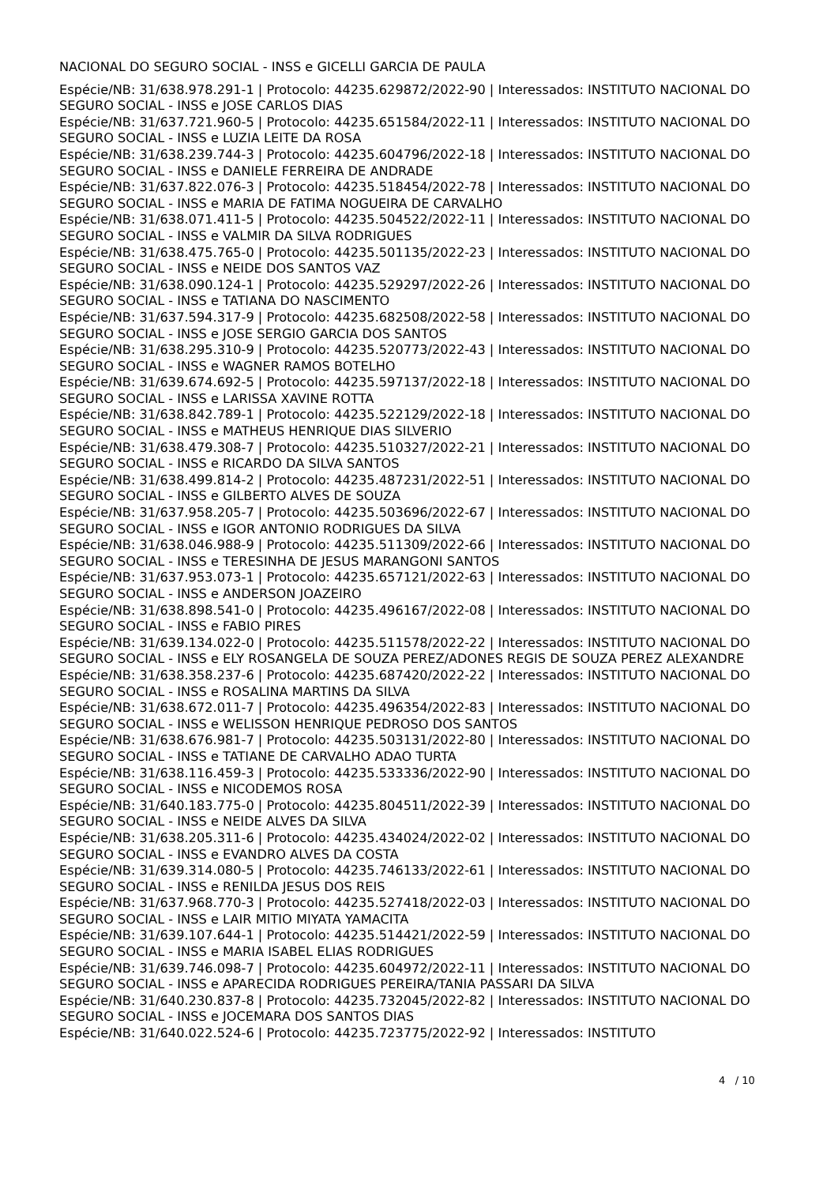NACIONAL DO SEGURO SOCIAL - INSS e GICELLI GARCIA DE PAULA
Espécie/NB: 31/638.978.291-1 | Protocolo: 44235.629872/2022-90 | Interessados: INSTITUTO NACIONAL DO SEGURO SOCIAL - INSS e JOSE CARLOS DIAS
Espécie/NB: 31/637.721.960-5 | Protocolo: 44235.651584/2022-11 | Interessados: INSTITUTO NACIONAL DO SEGURO SOCIAL - INSS e LUZIA LEITE DA ROSA
Espécie/NB: 31/638.239.744-3 | Protocolo: 44235.604796/2022-18 | Interessados: INSTITUTO NACIONAL DO SEGURO SOCIAL - INSS e DANIELE FERREIRA DE ANDRADE
Espécie/NB: 31/637.822.076-3 | Protocolo: 44235.518454/2022-78 | Interessados: INSTITUTO NACIONAL DO SEGURO SOCIAL - INSS e MARIA DE FATIMA NOGUEIRA DE CARVALHO
Espécie/NB: 31/638.071.411-5 | Protocolo: 44235.504522/2022-11 | Interessados: INSTITUTO NACIONAL DO SEGURO SOCIAL - INSS e VALMIR DA SILVA RODRIGUES
Espécie/NB: 31/638.475.765-0 | Protocolo: 44235.501135/2022-23 | Interessados: INSTITUTO NACIONAL DO SEGURO SOCIAL - INSS e NEIDE DOS SANTOS VAZ
Espécie/NB: 31/638.090.124-1 | Protocolo: 44235.529297/2022-26 | Interessados: INSTITUTO NACIONAL DO SEGURO SOCIAL - INSS e TATIANA DO NASCIMENTO
Espécie/NB: 31/637.594.317-9 | Protocolo: 44235.682508/2022-58 | Interessados: INSTITUTO NACIONAL DO SEGURO SOCIAL - INSS e JOSE SERGIO GARCIA DOS SANTOS
Espécie/NB: 31/638.295.310-9 | Protocolo: 44235.520773/2022-43 | Interessados: INSTITUTO NACIONAL DO SEGURO SOCIAL - INSS e WAGNER RAMOS BOTELHO
Espécie/NB: 31/639.674.692-5 | Protocolo: 44235.597137/2022-18 | Interessados: INSTITUTO NACIONAL DO SEGURO SOCIAL - INSS e LARISSA XAVINE ROTTA
Espécie/NB: 31/638.842.789-1 | Protocolo: 44235.522129/2022-18 | Interessados: INSTITUTO NACIONAL DO SEGURO SOCIAL - INSS e MATHEUS HENRIQUE DIAS SILVERIO
Espécie/NB: 31/638.479.308-7 | Protocolo: 44235.510327/2022-21 | Interessados: INSTITUTO NACIONAL DO SEGURO SOCIAL - INSS e RICARDO DA SILVA SANTOS
Espécie/NB: 31/638.499.814-2 | Protocolo: 44235.487231/2022-51 | Interessados: INSTITUTO NACIONAL DO SEGURO SOCIAL - INSS e GILBERTO ALVES DE SOUZA
Espécie/NB: 31/637.958.205-7 | Protocolo: 44235.503696/2022-67 | Interessados: INSTITUTO NACIONAL DO SEGURO SOCIAL - INSS e IGOR ANTONIO RODRIGUES DA SILVA
Espécie/NB: 31/638.046.988-9 | Protocolo: 44235.511309/2022-66 | Interessados: INSTITUTO NACIONAL DO SEGURO SOCIAL - INSS e TERESINHA DE JESUS MARANGONI SANTOS
Espécie/NB: 31/637.953.073-1 | Protocolo: 44235.657121/2022-63 | Interessados: INSTITUTO NACIONAL DO SEGURO SOCIAL - INSS e ANDERSON JOAZEIRO
Espécie/NB: 31/638.898.541-0 | Protocolo: 44235.496167/2022-08 | Interessados: INSTITUTO NACIONAL DO SEGURO SOCIAL - INSS e FABIO PIRES
Espécie/NB: 31/639.134.022-0 | Protocolo: 44235.511578/2022-22 | Interessados: INSTITUTO NACIONAL DO SEGURO SOCIAL - INSS e ELY ROSANGELA DE SOUZA PEREZ/ADONES REGIS DE SOUZA PEREZ ALEXANDRE
Espécie/NB: 31/638.358.237-6 | Protocolo: 44235.687420/2022-22 | Interessados: INSTITUTO NACIONAL DO SEGURO SOCIAL - INSS e ROSALINA MARTINS DA SILVA
Espécie/NB: 31/638.672.011-7 | Protocolo: 44235.496354/2022-83 | Interessados: INSTITUTO NACIONAL DO SEGURO SOCIAL - INSS e WELISSON HENRIQUE PEDROSO DOS SANTOS
Espécie/NB: 31/638.676.981-7 | Protocolo: 44235.503131/2022-80 | Interessados: INSTITUTO NACIONAL DO SEGURO SOCIAL - INSS e TATIANE DE CARVALHO ADAO TURTA
Espécie/NB: 31/638.116.459-3 | Protocolo: 44235.533336/2022-90 | Interessados: INSTITUTO NACIONAL DO SEGURO SOCIAL - INSS e NICODEMOS ROSA
Espécie/NB: 31/640.183.775-0 | Protocolo: 44235.804511/2022-39 | Interessados: INSTITUTO NACIONAL DO SEGURO SOCIAL - INSS e NEIDE ALVES DA SILVA
Espécie/NB: 31/638.205.311-6 | Protocolo: 44235.434024/2022-02 | Interessados: INSTITUTO NACIONAL DO SEGURO SOCIAL - INSS e EVANDRO ALVES DA COSTA
Espécie/NB: 31/639.314.080-5 | Protocolo: 44235.746133/2022-61 | Interessados: INSTITUTO NACIONAL DO SEGURO SOCIAL - INSS e RENILDA JESUS DOS REIS
Espécie/NB: 31/637.968.770-3 | Protocolo: 44235.527418/2022-03 | Interessados: INSTITUTO NACIONAL DO SEGURO SOCIAL - INSS e LAIR MITIO MIYATA YAMACITA
Espécie/NB: 31/639.107.644-1 | Protocolo: 44235.514421/2022-59 | Interessados: INSTITUTO NACIONAL DO SEGURO SOCIAL - INSS e MARIA ISABEL ELIAS RODRIGUES
Espécie/NB: 31/639.746.098-7 | Protocolo: 44235.604972/2022-11 | Interessados: INSTITUTO NACIONAL DO SEGURO SOCIAL - INSS e APARECIDA RODRIGUES PEREIRA/TANIA PASSARI DA SILVA
Espécie/NB: 31/640.230.837-8 | Protocolo: 44235.732045/2022-82 | Interessados: INSTITUTO NACIONAL DO SEGURO SOCIAL - INSS e JOCEMARA DOS SANTOS DIAS
Espécie/NB: 31/640.022.524-6 | Protocolo: 44235.723775/2022-92 | Interessados: INSTITUTO
4 / 10